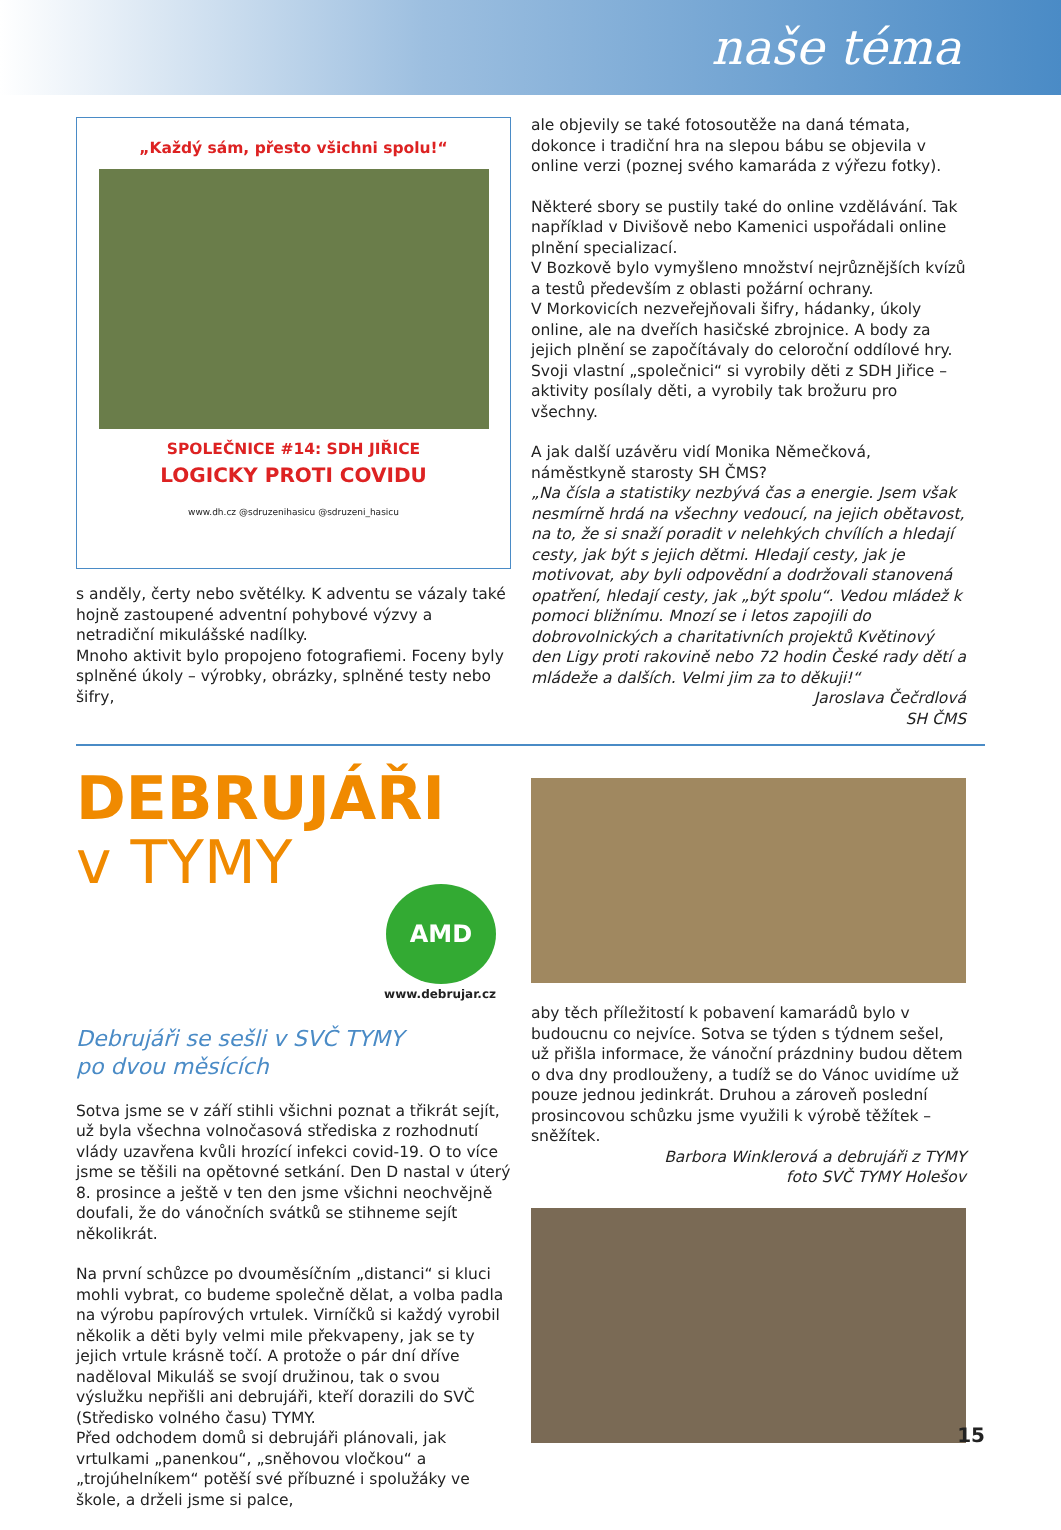naše téma
„Každý sám, přesto všichni spolu!“
SPOLEČNICE #14: SDH JIŘICE
LOGICKY PROTI COVIDU
www.dh.cz @sdruzenihasicu @sdruzeni_hasicu
s anděly, čerty nebo světélky. K adventu se vázaly také hojně zastoupené adventní pohybové výzvy a netradiční mikulášské nadílky.
Mnoho aktivit bylo propojeno fotografiemi. Foceny byly splněné úkoly – výrobky, obrázky, splněné testy nebo šifry,
ale objevily se také fotosoutěže na daná témata, dokonce i tradiční hra na slepou bábu se objevila v online verzi (poznej svého kamaráda z výřezu fotky).
Některé sbory se pustily také do online vzdělávání. Tak například v Divišově nebo Kamenici uspořádali online plnění specializací.
V Bozkově bylo vymyšleno množství nejrůznějších kvízů a testů především z oblasti požární ochrany.
V Morkovicích nezveřejňovali šifry, hádanky, úkoly online, ale na dveřích hasičské zbrojnice. A body za jejich plnění se započítávaly do celoroční oddílové hry.
Svoji vlastní „společnici“ si vyrobily děti z SDH Jiřice – aktivity posílaly děti, a vyrobily tak brožuru pro všechny.
A jak další uzávěru vidí Monika Němečková, náměstkyně starosty SH ČMS?
„Na čísla a statistiky nezbývá čas a energie. Jsem však nesmírně hrdá na všechny vedoucí, na jejich obětavost, na to, že si snaží poradit v nelehkých chvílích a hledají cesty, jak být s jejich dětmi. Hledají cesty, jak je motivovat, aby byli odpovědní a dodržovali stanovená opatření, hledají cesty, jak „být spolu“. Vedou mládež k pomoci bližnímu. Mnozí se i letos zapojili do dobrovolnických a charitativních projektů Květinový den Ligy proti rakovině nebo 72 hodin České rady dětí a mládeže a dalších. Velmi jim za to děkuji!“
Jaroslava Čečrdlová
SH ČMS
DEBRUJÁŘI
v TYMY
AMD
www.debrujar.cz
Debrujáři se sešli v SVČ TYMY
po dvou měsících
Sotva jsme se v září stihli všichni poznat a třikrát sejít, už byla všechna volnočasová střediska z rozhodnutí vlády uzavřena kvůli hrozící infekci covid-19. O to více jsme se těšili na opětovné setkání. Den D nastal v úterý 8. prosince a ještě v ten den jsme všichni neochvějně doufali, že do vánočních svátků se stihneme sejít několikrát.
Na první schůzce po dvouměsíčním „distanci“ si kluci mohli vybrat, co budeme společně dělat, a volba padla na výrobu papírových vrtulek. Virníčků si každý vyrobil několik a děti byly velmi mile překvapeny, jak se ty jejich vrtule krásně točí. A protože o pár dní dříve naděloval Mikuláš se svojí družinou, tak o svou výslužku nepřišli ani debrujáři, kteří dorazili do SVČ (Středisko volného času) TYMY.
Před odchodem domů si debrujáři plánovali, jak vrtulkami „panenkou“, „sněhovou vločkou“ a „trojúhelníkem“ potěší své příbuzné i spolužáky ve škole, a drželi jsme si palce,
aby těch příležitostí k pobavení kamarádů bylo v budoucnu co nejvíce. Sotva se týden s týdnem sešel, už přišla informace, že vánoční prázdniny budou dětem o dva dny prodlouženy, a tudíž se do Vánoc uvidíme už pouze jednou jedinkrát. Druhou a zároveň poslední prosincovou schůzku jsme využili k výrobě těžítek – sněžítek.
Barbora Winklerová a debrujáři z TYMY
foto SVČ TYMY Holešov
15